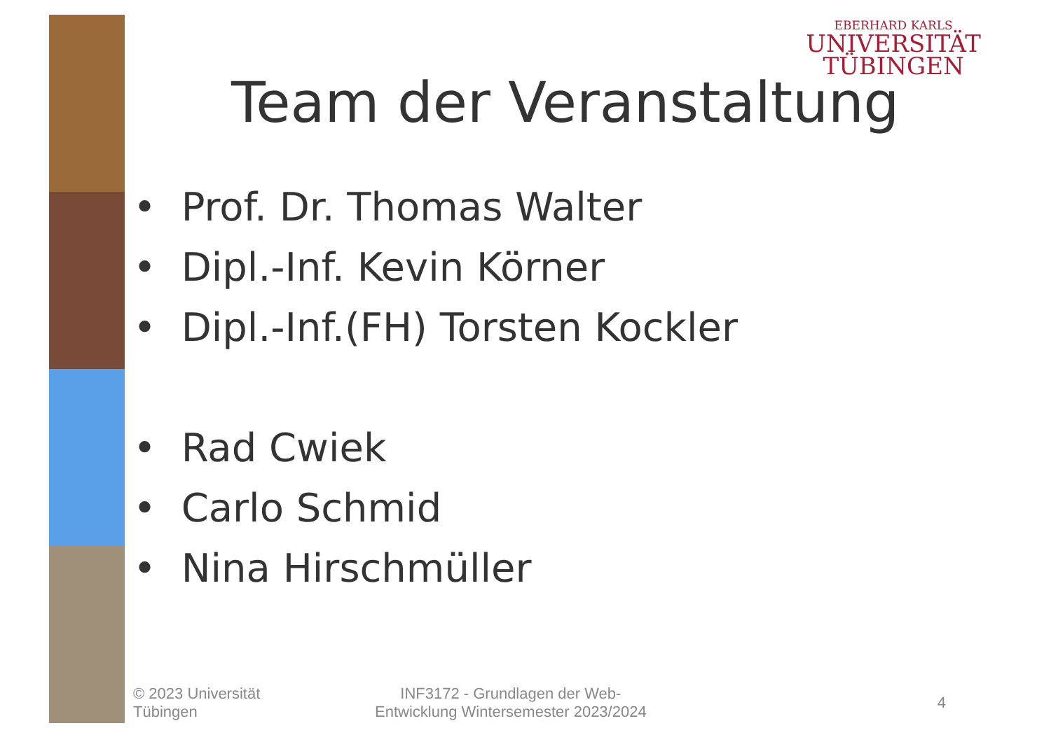EBERHARD KARLS
UNIVERSITÄT
TÜBINGEN
Team der Veranstaltung
• Prof. Dr. Thomas Walter
• Dipl.-Inf. Kevin Körner
• Dipl.-Inf.(FH) Torsten Kockler
• Rad Cwiek
• Carlo Schmid
• Nina Hirschmüller
© 2023 Universität
Tübingen
INF3172 - Grundlagen der Web-
Entwicklung Wintersemester 2023/2024
4